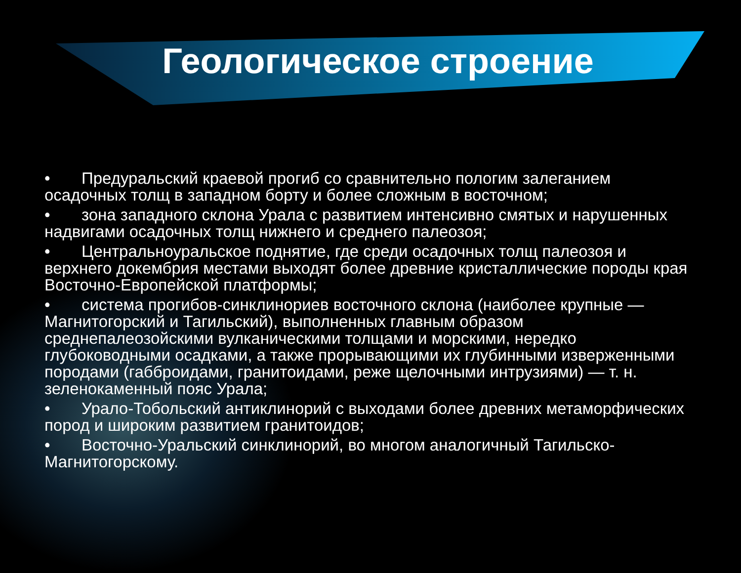Геологическое строение
• Предуральский краевой прогиб со сравнительно пологим залеганием осадочных толщ в западном борту и более сложным в восточном;
• зона западного склона Урала с развитием интенсивно смятых и нарушенных надвигами осадочных толщ нижнего и среднего палеозоя;
• Центральноуральское поднятие, где среди осадочных толщ палеозоя и верхнего докембрия местами выходят более древние кристаллические породы края Восточно-Европейской платформы;
• система прогибов-синклинориев восточного склона (наиболее крупные — Магнитогорский и Тагильский), выполненных главным образом среднепалеозойскими вулканическими толщами и морскими, нередко глубоководными осадками, а также прорывающими их глубинными изверженными породами (габброидами, гранитоидами, реже щелочными интрузиями) — т. н. зеленокаменный пояс Урала;
• Урало-Тобольский антиклинорий с выходами более древних метаморфических пород и широким развитием гранитоидов;
• Восточно-Уральский синклинорий, во многом аналогичный Тагильско-Магнитогорскому.